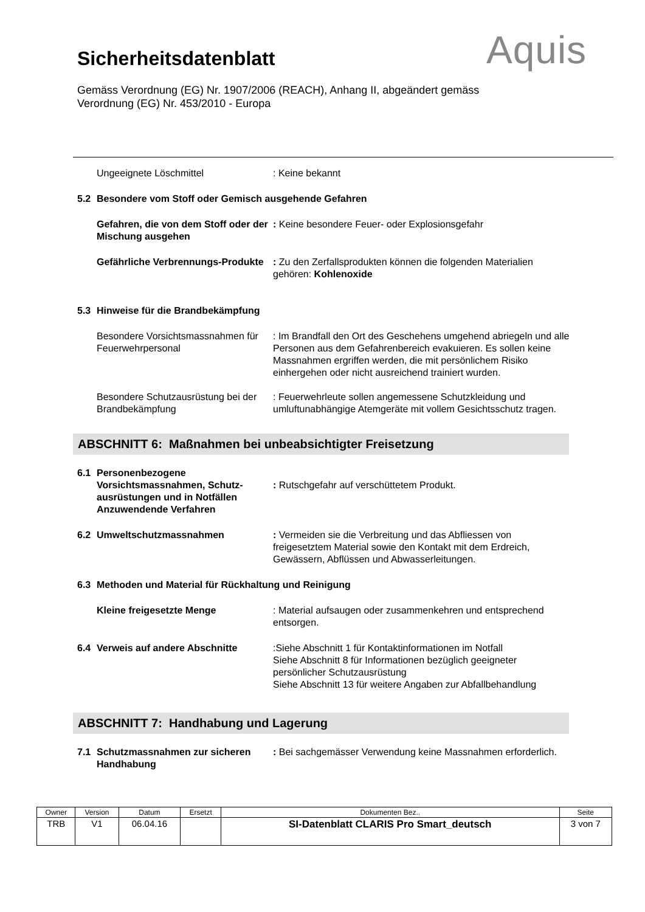Aquis
Sicherheitsdatenblatt
Gemäss Verordnung (EG) Nr. 1907/2006 (REACH), Anhang II, abgeändert gemäss
Verordnung (EG) Nr. 453/2010 - Europa
Ungeeignete Löschmittel : Keine bekannt
5.2 Besondere vom Stoff oder Gemisch ausgehende Gefahren
Gefahren, die von dem Stoff oder der Mischung ausgehen
: Keine besondere Feuer- oder Explosionsgefahr
Gefährliche Verbrennungs-Produkte : Zu den Zerfallsprodukten können die folgenden Materialien gehören: Kohlenoxide
5.3 Hinweise für die Brandbekämpfung
Besondere Vorsichtsmassnahmen für Feuerwehrpersonal
: Im Brandfall den Ort des Geschehens umgehend abriegeln und alle Personen aus dem Gefahrenbereich evakuieren. Es sollen keine Massnahmen ergriffen werden, die mit persönlichem Risiko einhergehen oder nicht ausreichend trainiert wurden.
Besondere Schutzausrüstung bei der Brandbekämpfung
: Feuerwehrleute sollen angemessene Schutzkleidung und umluftunabhängige Atemgeräte mit vollem Gesichtsschutz tragen.
ABSCHNITT 6: Maßnahmen bei unbeabsichtigter Freisetzung
6.1 Personenbezogene Vorsichtsmassnahmen, Schutz-ausrüstungen und in Notfällen Anzuwendende Verfahren
: Rutschgefahr auf verschüttetem Produkt.
6.2 Umweltschutzmassnahmen : Vermeiden sie die Verbreitung und das Abfliessen von freigesetztem Material sowie den Kontakt mit dem Erdreich, Gewässern, Abflüssen und Abwasserleitungen.
6.3 Methoden und Material für Rückhaltung und Reinigung
Kleine freigesetzte Menge : Material aufsaugen oder zusammenkehren und entsprechend entsorgen.
6.4 Verweis auf andere Abschnitte :Siehe Abschnitt 1 für Kontaktinformationen im Notfall
Siehe Abschnitt 8 für Informationen bezüglich geeigneter persönlicher Schutzausrüstung
Siehe Abschnitt 13 für weitere Angaben zur Abfallbehandlung
ABSCHNITT 7: Handhabung und Lagerung
7.1 Schutzmassnahmen zur sicheren Handhabung
: Bei sachgemässer Verwendung keine Massnahmen erforderlich.
| Owner | Version | Datum | Ersetzt | Dokumenten Bez.. | Seite |
| --- | --- | --- | --- | --- | --- |
| TRB | V1 | 06.04.16 | | SI-Datenblatt CLARIS Pro Smart_deutsch | 3 von 7 |